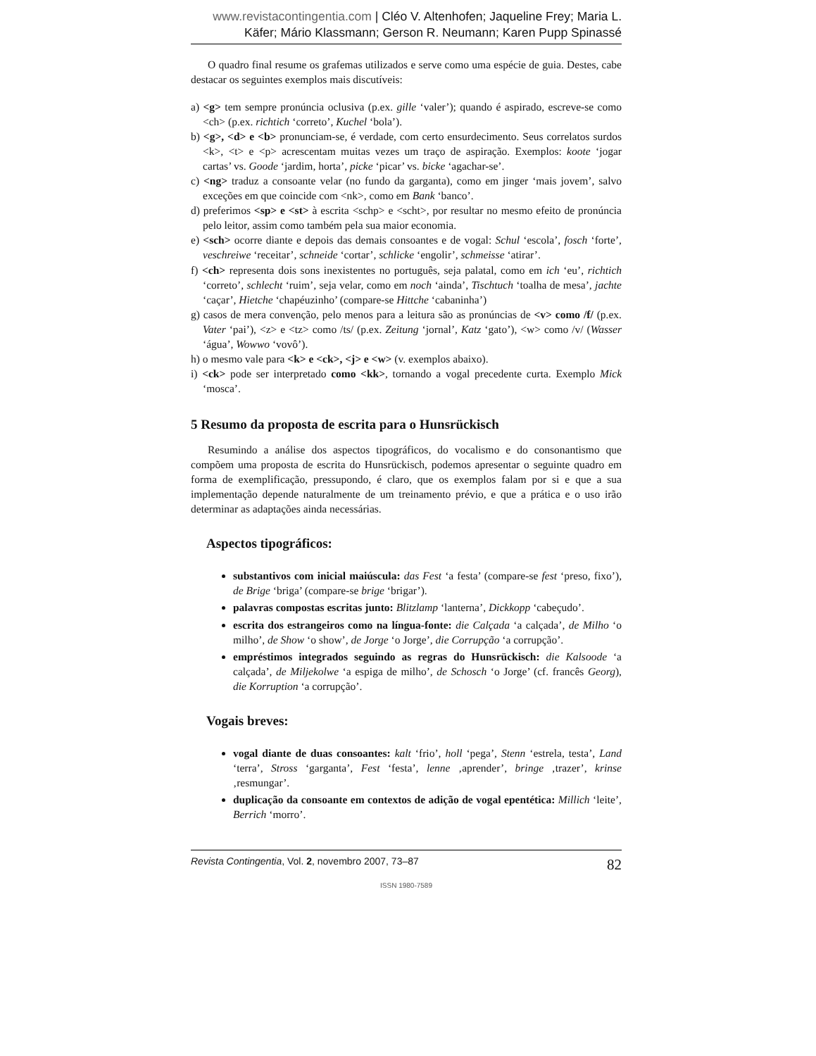www.revistacontingentia.com | Cléo V. Altenhofen; Jaqueline Frey; Maria L. Käfer; Mário Klassmann; Gerson R. Neumann; Karen Pupp Spinassé
O quadro final resume os grafemas utilizados e serve como uma espécie de guia. Destes, cabe destacar os seguintes exemplos mais discutíveis:
a) <g> tem sempre pronúncia oclusiva (p.ex. gille ‘valer’); quando é aspirado, escreve-se como <ch> (p.ex. richtich ‘correto’, Kuchel ‘bola’).
b) <g>, <d> e <b> pronunciam-se, é verdade, com certo ensurdecimento. Seus correlatos surdos <k>, <t> e <p> acrescentam muitas vezes um traço de aspiração. Exemplos: koote ‘jogar cartas’ vs. Goode ‘jardim, horta’, picke ‘picar’ vs. bicke ‘agachar-se’.
c) <ng> traduz a consoante velar (no fundo da garganta), como em jinger ‘mais jovem’, salvo exceções em que coincide com <nk>, como em Bank ‘banco’.
d) preferimos <sp> e <st> à escrita <schp> e <scht>, por resultar no mesmo efeito de pronúncia pelo leitor, assim como também pela sua maior economia.
e) <sch> ocorre diante e depois das demais consoantes e de vogal: Schul ‘escola’, fosch ‘forte’, veschreiwe ‘receitar’, schneide ‘cortar’, schlicke ‘engolir’, schmeisse ‘atirar’.
f) <ch> representa dois sons inexistentes no português, seja palatal, como em ich ‘eu’, richtich ‘correto’, schlecht ‘ruim’, seja velar, como em noch ‘ainda’, Tischtuch ‘toalha de mesa’, jachte ‘caçar’, Hietche ‘chapéuzinho’ (compare-se Hittche ‘cabaninha’)
g) casos de mera convenção, pelo menos para a leitura são as pronúncias de <v> como /f/ (p.ex. Vater ‘pai’), <z> e <tz> como /ts/ (p.ex. Zeitung ‘jornal’, Katz ‘gato’), <w> como /v/ (Wasser ‘água’, Wowwo ‘vovô’).
h) o mesmo vale para <k> e <ck>, <j> e <w> (v. exemplos abaixo).
i) <ck> pode ser interpretado como <kk>, tornando a vogal precedente curta. Exemplo Mick ‘mosca’.
5 Resumo da proposta de escrita para o Hunsrückisch
Resumindo a análise dos aspectos tipográficos, do vocalismo e do consonantismo que compõem uma proposta de escrita do Hunsrückisch, podemos apresentar o seguinte quadro em forma de exemplificação, pressupondo, é claro, que os exemplos falam por si e que a sua implementação depende naturalmente de um treinamento prévio, e que a prática e o uso irão determinar as adaptações ainda necessárias.
Aspectos tipográficos:
substantivos com inicial maiúscula: das Fest ‘a festa’ (compare-se fest ‘preso, fixo’), de Brige ‘briga’ (compare-se brige ‘brigar’).
palavras compostas escritas junto: Blitzlamp ‘lanterna’, Dickkopp ‘cabeçudo’.
escrita dos estrangeiros como na língua-fonte: die Calçada ‘a calçada’, de Milho ‘o milho’, de Show ‘o show’, de Jorge ‘o Jorge’, die Corrupção ‘a corrupção’.
empréstimos integrados seguindo as regras do Hunsrückisch: die Kalsoode ‘a calçada’, de Miljekolwe ‘a espiga de milho’, de Schosch ‘o Jorge’ (cf. francês Georg), die Korruption ‘a corrupção’.
Vogais breves:
vogal diante de duas consoantes: kalt ‘frio’, holl ‘pega’, Stenn ‘estrela, testa’, Land ‘terra’, Stross ‘garganta’, Fest ‘festa’, lenne ‚aprender’, bringe ‚trazer’, krinse ‚resmungar’.
duplicação da consoante em contextos de adição de vogal epentética: Millich ‘leite’, Berrich ‘morro’.
Revista Contingentia, Vol. 2, novembro 2007, 73–87 82
ISSN 1980-7589